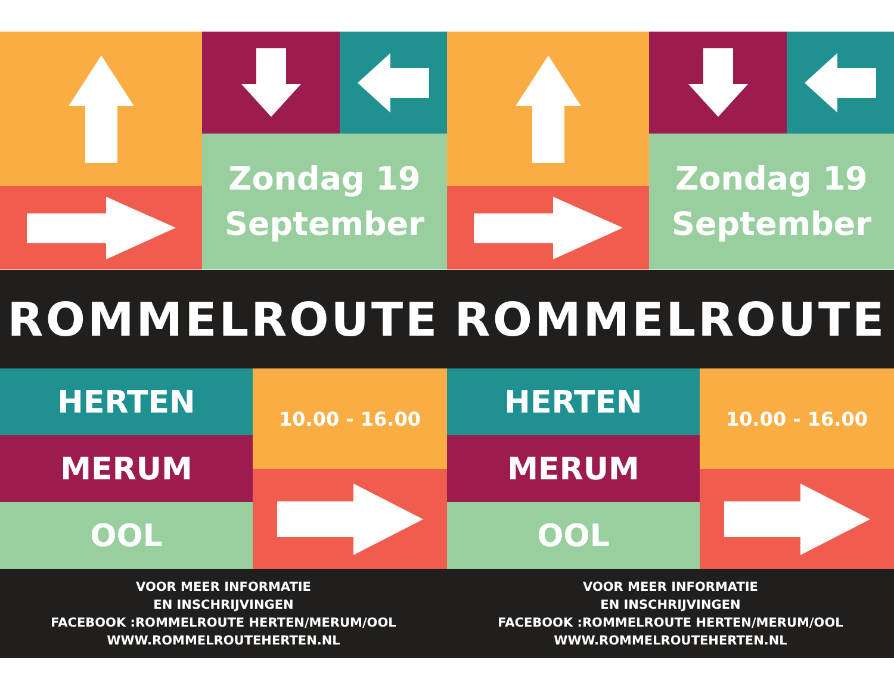Zondag 19
September
ROMMELROUTE
HERTEN
10.00 - 16.00
MERUM
OOL
VOOR MEER INFORMATIE
EN INSCHRIJVINGEN
FACEBOOK :ROMMELROUTE HERTEN/MERUM/OOL
WWW.ROMMELROUTEHERTEN.NL
Zondag 19
September
ROMMELROUTE
HERTEN
10.00 - 16.00
MERUM
OOL
VOOR MEER INFORMATIE
EN INSCHRIJVINGEN
FACEBOOK :ROMMELROUTE HERTEN/MERUM/OOL
WWW.ROMMELROUTEHERTEN.NL